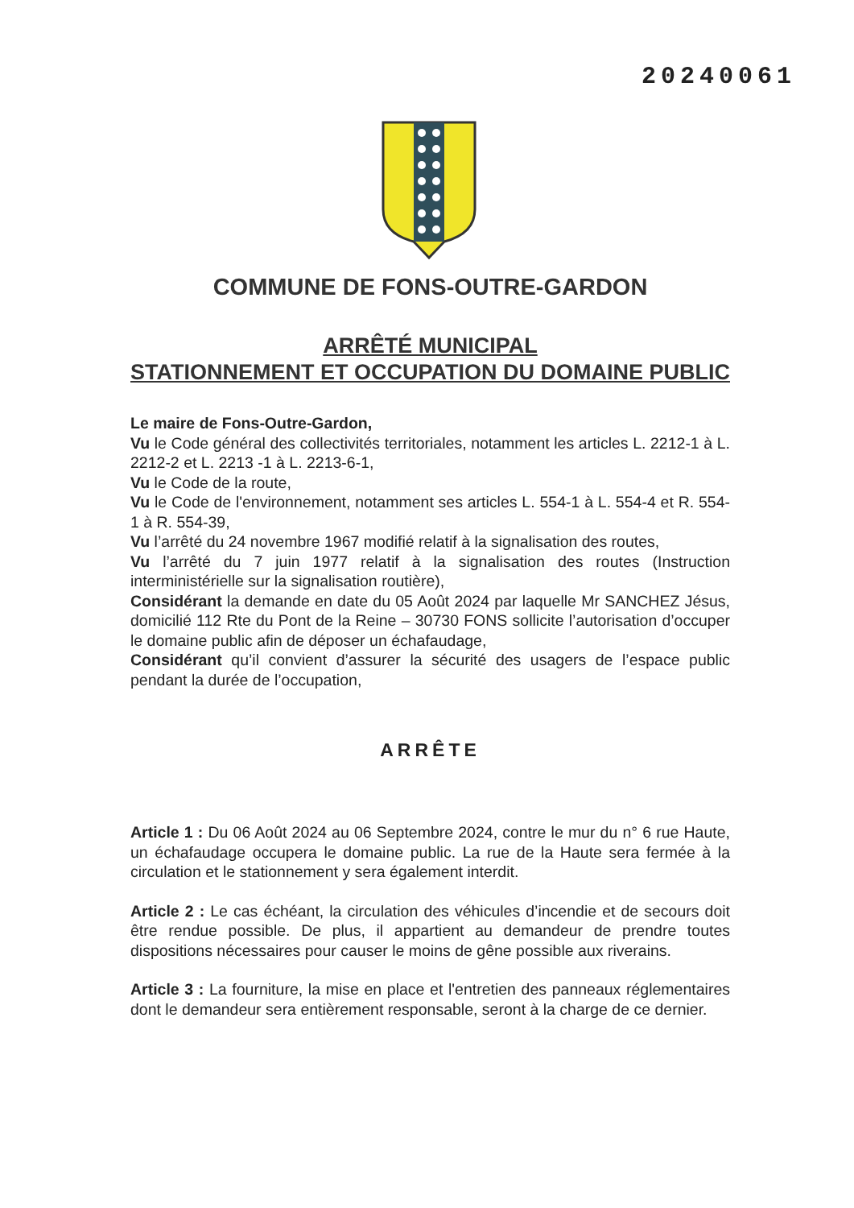20240061
COMMUNE DE FONS-OUTRE-GARDON
ARRÊTÉ MUNICIPAL
STATIONNEMENT ET OCCUPATION DU DOMAINE PUBLIC
Le maire de Fons-Outre-Gardon,
Vu le Code général des collectivités territoriales, notamment les articles L. 2212-1 à L. 2212-2 et L. 2213 -1 à L. 2213-6-1,
Vu le Code de la route,
Vu le Code de l'environnement, notamment ses articles L. 554-1 à L. 554-4 et R. 554-1 à R. 554-39,
Vu l’arrêté du 24 novembre 1967 modifié relatif à la signalisation des routes,
Vu l’arrêté du 7 juin 1977 relatif à la signalisation des routes (Instruction interministérielle sur la signalisation routière),
Considérant la demande en date du 05 Août 2024 par laquelle Mr SANCHEZ Jésus, domicilié 112 Rte du Pont de la Reine – 30730 FONS sollicite l’autorisation d’occuper le domaine public afin de déposer un échafaudage,
Considérant qu’il convient d’assurer la sécurité des usagers de l’espace public pendant la durée de l’occupation,
ARRÊTE
Article 1 : Du 06 Août 2024 au 06 Septembre 2024, contre le mur du n° 6 rue Haute, un échafaudage occupera le domaine public. La rue de la Haute sera fermée à la circulation et le stationnement y sera également interdit.
Article 2 : Le cas échéant, la circulation des véhicules d’incendie et de secours doit être rendue possible. De plus, il appartient au demandeur de prendre toutes dispositions nécessaires pour causer le moins de gêne possible aux riverains.
Article 3 : La fourniture, la mise en place et l'entretien des panneaux réglementaires dont le demandeur sera entièrement responsable, seront à la charge de ce dernier.